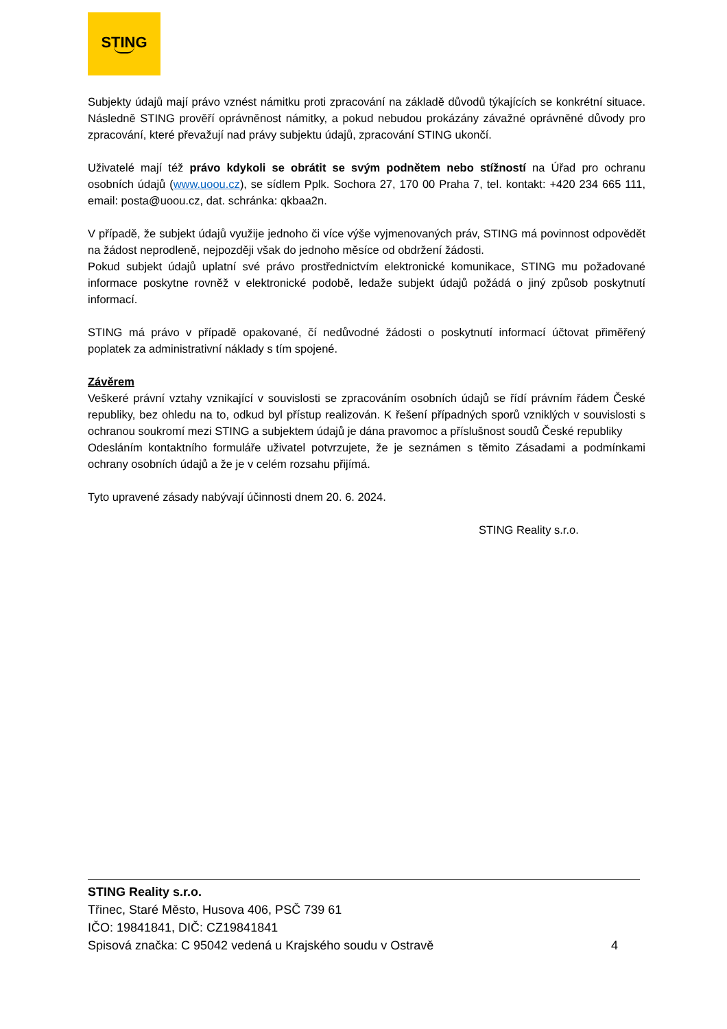STING
Subjekty údajů mají právo vznést námitku proti zpracování na základě důvodů týkajících se konkrétní situace. Následně STING prověří oprávněnost námitky, a pokud nebudou prokázány závažné oprávněné důvody pro zpracování, které převažují nad právy subjektu údajů, zpracování STING ukončí.
Uživatelé mají též právo kdykoli se obrátit se svým podnětem nebo stížností na Úřad pro ochranu osobních údajů (www.uoou.cz), se sídlem Pplk. Sochora 27, 170 00 Praha 7, tel. kontakt: +420 234 665 111, email: posta@uoou.cz, dat. schránka: qkbaa2n.
V případě, že subjekt údajů využije jednoho či více výše vyjmenovaných práv, STING má povinnost odpovědět na žádost neprodleně, nejpozději však do jednoho měsíce od obdržení žádosti.
Pokud subjekt údajů uplatní své právo prostřednictvím elektronické komunikace, STING mu požadované informace poskytne rovněž v elektronické podobě, ledaže subjekt údajů požádá o jiný způsob poskytnutí informací.
STING má právo v případě opakované, čí nedůvodné žádosti o poskytnutí informací účtovat přiměřený poplatek za administrativní náklady s tím spojené.
Závěrem
Veškeré právní vztahy vznikající v souvislosti se zpracováním osobních údajů se řídí právním řádem České republiky, bez ohledu na to, odkud byl přístup realizován. K řešení případných sporů vzniklých v souvislosti s ochranou soukromí mezi STING a subjektem údajů je dána pravomoc a příslušnost soudů České republiky
Odesláním kontaktního formuláře uživatel potvrzujete, že je seznámen s těmito Zásadami a podmínkami ochrany osobních údajů a že je v celém rozsahu přijímá.
Tyto upravené zásady nabývají účinnosti dnem 20. 6. 2024.
STING Reality s.r.o.
STING Reality s.r.o.
Třinec, Staré Město, Husova 406, PSČ 739 61
IČO: 19841841, DIČ: CZ19841841
Spisová značka: C 95042 vedená u Krajského soudu v Ostravě 4